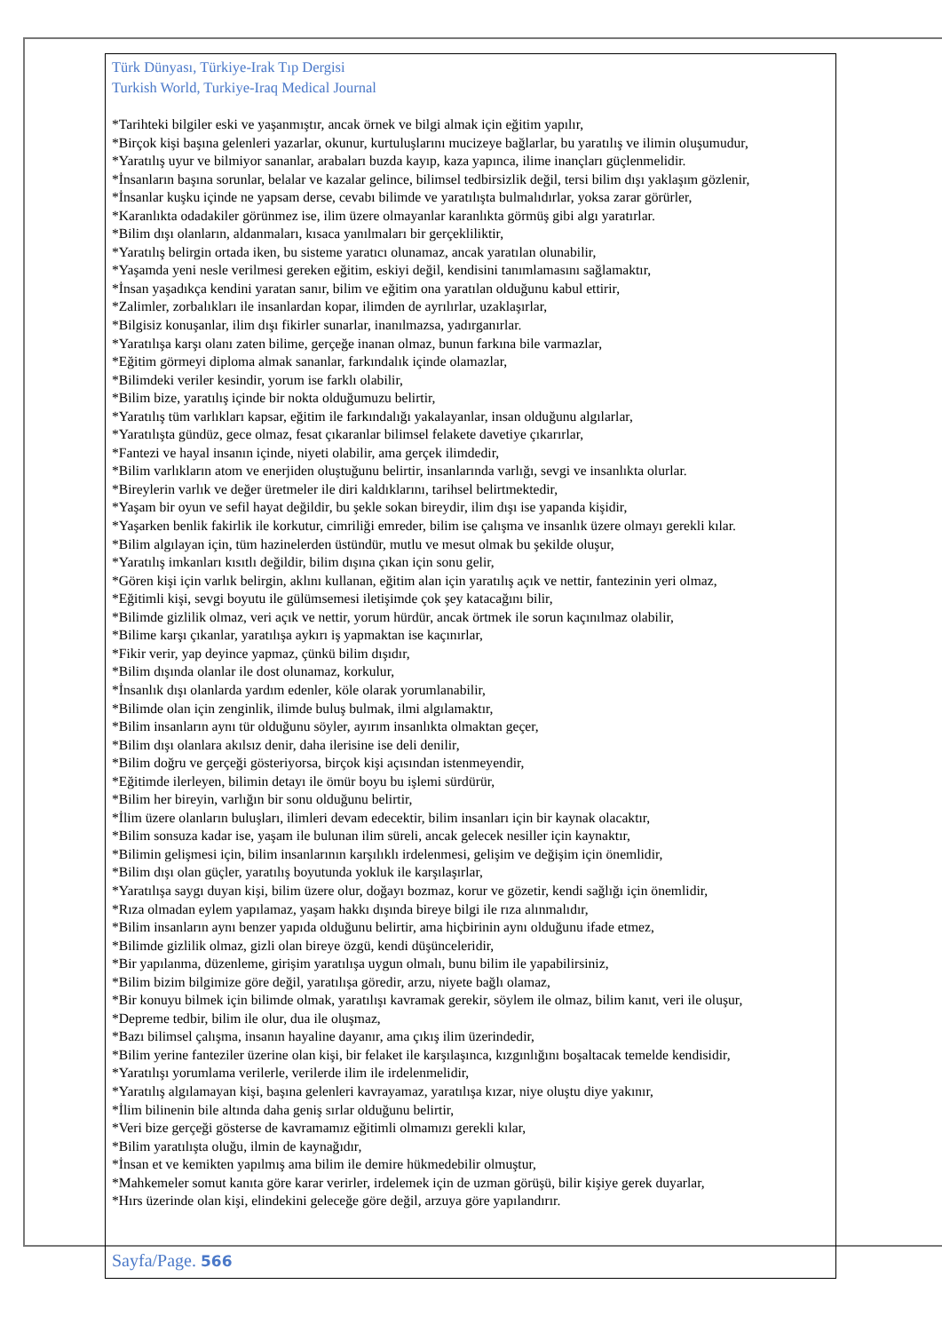Türk Dünyası, Türkiye-Irak Tıp Dergisi
Turkish World, Turkiye-Iraq Medical Journal
*Tarihteki bilgiler eski ve yaşanmıştır, ancak örnek ve bilgi almak için eğitim yapılır,
*Birçok kişi başına gelenleri yazarlar, okunur, kurtuluşlarını mucizeye bağlarlar, bu yaratılış ve ilimin oluşumudur,
*Yaratılış uyur ve bilmiyor sananlar, arabaları buzda kayıp, kaza yapınca, ilime inançları güçlenmelidir.
*İnsanların başına sorunlar, belalar ve kazalar gelince, bilimsel tedbirsizlik değil, tersi bilim dışı yaklaşım gözlenir,
*İnsanlar kuşku içinde ne yapsam derse, cevabı bilimde ve yaratılışta bulmalıdırlar, yoksa zarar görürler,
*Karanlıkta odadakiler görünmez ise, ilim üzere olmayanlar karanlıkta görmüş gibi algı yaratırlar.
*Bilim dışı olanların, aldanmaları, kısaca yanılmaları bir gerçekliliktir,
*Yaratılış belirgin ortada iken, bu sisteme yaratıcı olunamaz, ancak yaratılan olunabilir,
*Yaşamda yeni nesle verilmesi gereken eğitim, eskiyi değil, kendisini tanımlamasını sağlamaktır,
*İnsan yaşadıkça kendini yaratan sanır, bilim ve eğitim ona yaratılan olduğunu kabul ettirir,
*Zalimler, zorbalıkları ile insanlardan kopar, ilimden de ayrılırlar, uzaklaşırlar,
*Bilgisiz konuşanlar, ilim dışı fikirler sunarlar, inanılmazsa, yadırganırlar.
*Yaratılışa karşı olanı zaten bilime, gerçeğe inanan olmaz, bunun farkına bile varmazlar,
*Eğitim görmeyi diploma almak sananlar, farkındalık içinde olamazlar,
*Bilimdeki veriler kesindir, yorum ise farklı olabilir,
*Bilim bize, yaratılış içinde bir nokta olduğumuzu belirtir,
*Yaratılış tüm varlıkları kapsar, eğitim ile farkındalığı yakalayanlar, insan olduğunu algılarlar,
*Yaratılışta gündüz, gece olmaz, fesat çıkaranlar bilimsel felakete davetiye çıkarırlar,
*Fantezi ve hayal insanın içinde, niyeti olabilir, ama gerçek ilimdedir,
*Bilim varlıkların atom ve enerjiden oluştuğunu belirtir, insanlarında varlığı, sevgi ve insanlıkta olurlar.
*Bireylerin varlık ve değer üretmeler ile diri kaldıklarını, tarihsel belirtmektedir,
*Yaşam bir oyun ve sefil hayat değildir, bu şekle sokan bireydir, ilim dışı ise yapanda kişidir,
*Yaşarken benlik fakirlik ile korkutur, cimriliği emreder, bilim ise çalışma ve insanlık üzere olmayı gerekli kılar.
*Bilim algılayan için, tüm hazinelerden üstündür, mutlu ve mesut olmak bu şekilde oluşur,
*Yaratılış imkanları kısıtlı değildir, bilim dışına çıkan için sonu gelir,
*Gören kişi için varlık belirgin, aklını kullanan, eğitim alan için yaratılış açık ve nettir, fantezinin yeri olmaz,
*Eğitimli kişi, sevgi boyutu ile gülümsemesi iletişimde çok şey katacağını bilir,
*Bilimde gizlilik olmaz, veri açık ve nettir, yorum hürdür, ancak örtmek ile sorun kaçınılmaz olabilir,
*Bilime karşı çıkanlar, yaratılışa aykırı iş yapmaktan ise kaçınırlar,
*Fikir verir, yap deyince yapmaz, çünkü bilim dışıdır,
*Bilim dışında olanlar ile dost olunamaz, korkulur,
*İnsanlık dışı olanlarda yardım edenler, köle olarak yorumlanabilir,
*Bilimde olan için zenginlik, ilimde buluş bulmak, ilmi algılamaktır,
*Bilim insanların aynı tür olduğunu söyler, ayırım insanlıkta olmaktan geçer,
*Bilim dışı olanlara akılsız denir, daha ilerisine ise deli denilir,
*Bilim doğru ve gerçeği gösteriyorsa, birçok kişi açısından istenmeyendir,
*Eğitimde ilerleyen, bilimin detayı ile ömür boyu bu işlemi sürdürür,
*Bilim her bireyin, varlığın bir sonu olduğunu belirtir,
*İlim üzere olanların buluşları, ilimleri devam edecektir, bilim insanları için bir kaynak olacaktır,
*Bilim sonsuza kadar ise, yaşam ile bulunan ilim süreli, ancak gelecek nesiller için kaynaktır,
*Bilimin gelişmesi için, bilim insanlarının karşılıklı irdelenmesi, gelişim ve değişim için önemlidir,
*Bilim dışı olan güçler, yaratılış boyutunda yokluk ile karşılaşırlar,
*Yaratılışa saygı duyan kişi, bilim üzere olur, doğayı bozmaz, korur ve gözetir, kendi sağlığı için önemlidir,
*Rıza olmadan eylem yapılamaz, yaşam hakkı dışında bireye bilgi ile rıza alınmalıdır,
*Bilim insanların aynı benzer yapıda olduğunu belirtir, ama hiçbirinin aynı olduğunu ifade etmez,
*Bilimde gizlilik olmaz, gizli olan bireye özgü, kendi düşünceleridir,
*Bir yapılanma, düzenleme, girişim yaratılışa uygun olmalı, bunu bilim ile yapabilirsiniz,
*Bilim bizim bilgimize göre değil, yaratılışa göredir, arzu, niyete bağlı olamaz,
*Bir konuyu bilmek için bilimde olmak, yaratılışı kavramak gerekir, söylem ile olmaz, bilim kanıt, veri ile oluşur,
*Depreme tedbir, bilim ile olur, dua ile oluşmaz,
*Bazı bilimsel çalışma, insanın hayaline dayanır, ama çıkış ilim üzerindedir,
*Bilim yerine fanteziler üzerine olan kişi, bir felaket ile karşılaşınca, kızgınlığını boşaltacak temelde kendisidir,
*Yaratılışı yorumlama verilerle, verilerde ilim ile irdelenmelidir,
*Yaratılış algılamayan kişi, başına gelenleri kavrayamaz, yaratılışa kızar, niye oluştu diye yakınır,
*İlim bilinenin bile altında daha geniş sırlar olduğunu belirtir,
*Veri bize gerçeği gösterse de kavramamız eğitimli olmamızı gerekli kılar,
*Bilim yaratılışta oluğu, ilmin de kaynağıdır,
*İnsan et ve kemikten yapılmış ama bilim ile demire hükmedebilir olmuştur,
*Mahkemeler somut kanıta göre karar verirler, irdelemek için de uzman görüşü, bilir kişiye gerek duyarlar,
*Hırs üzerinde olan kişi, elindekini geleceğe göre değil, arzuya göre yapılandırır.
Sayfa/Page. 566